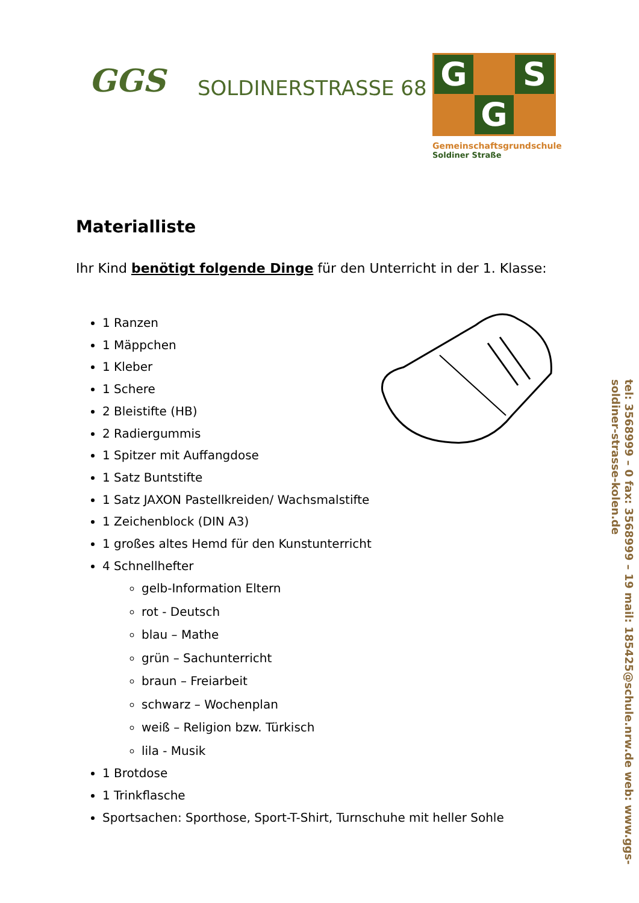GGS
SOLDINERSTRASSE 68
G
S
G
Gemeinschaftsgrundschule
Soldiner Straße
Materialliste
Ihr Kind benötigt folgende Dinge für den Unterricht in der 1. Klasse:
1 Ranzen
1 Mäppchen
1 Kleber
1 Schere
2 Bleistifte (HB)
2 Radiergummis
1 Spitzer mit Auffangdose
1 Satz Buntstifte
1 Satz JAXON Pastellkreiden/ Wachsmalstifte
1 Zeichenblock (DIN A3)
1 großes altes Hemd für den Kunstunterricht
4 Schnellhefter
gelb-Information Eltern
rot - Deutsch
blau – Mathe
grün – Sachunterricht
braun – Freiarbeit
schwarz – Wochenplan
weiß – Religion bzw. Türkisch
lila - Musik
1 Brotdose
1 Trinkflasche
Sportsachen: Sporthose, Sport-T-Shirt, Turnschuhe mit heller Sohle
tel: 3568999 – 0 fax: 3568999 – 19 mail: 185425@schule.nrw.de web: www.ggs-
soldiner-strasse-kolen.de